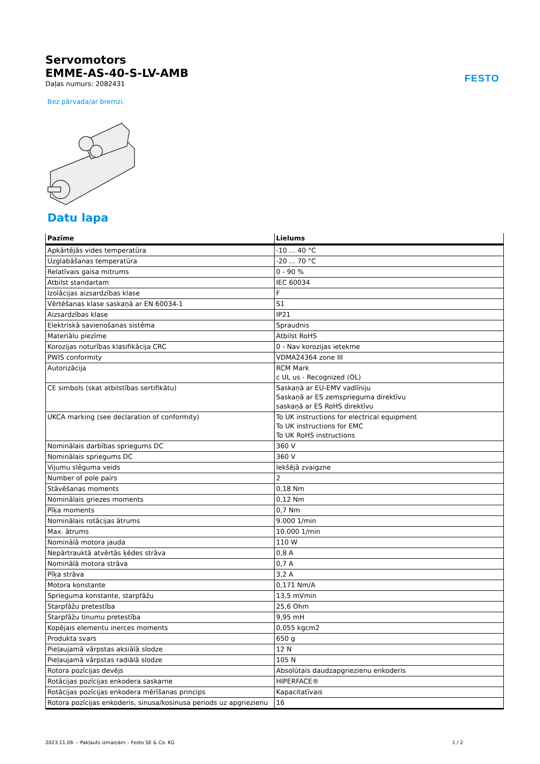FESTO
Servomotors
EMME-AS-40-S-LV-AMB
Daļas numurs: 2082431
Bez pārvada/ar bremzi.
Datu lapa
| Pazīme | Lielums |
| --- | --- |
| Apkārtējās vides temperatūra | -10 ... 40 °C |
| Uzglabāšanas temperatūra | -20 ... 70 °C |
| Relatīvais gaisa mitrums | 0 - 90 % |
| Atbilst standartam | IEC 60034 |
| Izolācijas aizsardzības klase | F |
| Vērtēšanas klase saskaņā ar EN 60034-1 | S1 |
| Aizsardzības klase | IP21 |
| Elektriskā savienošanas sistēma | Spraudnis |
| Materiālu piezīme | Atbilst RoHS |
| Korozijas noturības klasifikācija CRC | 0 - Nav korozijas ietekme |
| PWIS conformity | VDMA24364 zone III |
| Autorizācija | RCM Mark c UL us - Recognized (OL) |
| CE simbols (skat atbilstības sertifikātu) | Saskaņā ar EU-EMV vadlīniju Saskaņā ar ES zemsprieguma direktīvu saskaņā ar ES RoHS direktīvu |
| UKCA marking (see declaration of conformity) | To UK instructions for electrical equipment To UK instructions for EMC To UK RoHS instructions |
| Nominālais darbības spriegums DC | 360 V |
| Nominālais spriegums DC | 360 V |
| Vijumu slēguma veids | Iekšējā zvaigzne |
| Number of pole pairs | 2 |
| Stāvēšanas moments | 0,18 Nm |
| Nominālais griezes moments | 0,12 Nm |
| Pīķa moments | 0,7 Nm |
| Nominālais rotācijas ātrums | 9.000 1/min |
| Max. ātrums | 10.000 1/min |
| Nominālā motora jauda | 110 W |
| Nepārtrauktā atvērtās ķēdes strāva | 0,8 A |
| Nominālā motora strāva | 0,7 A |
| Pīķa strāva | 3,2 A |
| Motora konstante | 0,171 Nm/A |
| Sprieguma konstante, starpfāžu | 13,5 mVmin |
| Starpfāžu pretestība | 25,6 Ohm |
| Starpfāžu tinumu pretestība | 9,95 mH |
| Kopējais elementu inerces moments | 0,055 kgcm2 |
| Produkta svars | 650 g |
| Pieļaujamā vārpstas aksiālā slodze | 12 N |
| Pieļaujamā vārpstas radiālā slodze | 105 N |
| Rotora pozīcijas devējs | Absolūtais daudzapgriezienu enkoderis |
| Rotācijas pozīcijas enkodera saskarne | HIPERFACE® |
| Rotācijas pozīcijas enkodera mērīšanas princips | Kapacitatīvais |
| Rotora pozīcijas enkoderis, sinusa/kosinusa periods uz apgriezienu | 16 |
2023.11.09. – Pakļauts izmaiņām – Festo SE & Co. KG 1 / 2